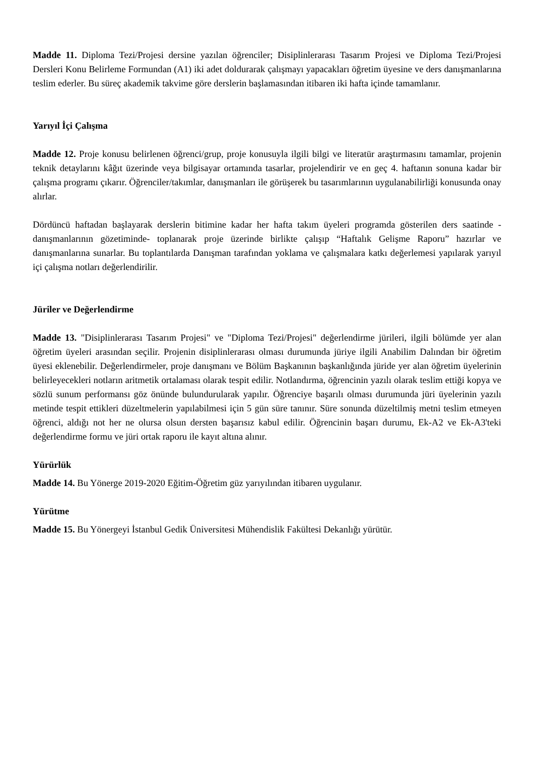Madde 11. Diploma Tezi/Projesi dersine yazılan öğrenciler; Disiplinlerarası Tasarım Projesi ve Diploma Tezi/Projesi Dersleri Konu Belirleme Formundan (A1) iki adet doldurarak çalışmayı yapacakları öğretim üyesine ve ders danışmanlarına teslim ederler. Bu süreç akademik takvime göre derslerin başlamasından itibaren iki hafta içinde tamamlanır.
Yarıyıl İçi Çalışma
Madde 12. Proje konusu belirlenen öğrenci/grup, proje konusuyla ilgili bilgi ve literatür araştırmasını tamamlar, projenin teknik detaylarını kâğıt üzerinde veya bilgisayar ortamında tasarlar, projelendirir ve en geç 4. haftanın sonuna kadar bir çalışma programı çıkarır. Öğrenciler/takımlar, danışmanları ile görüşerek bu tasarımlarının uygulanabilirliği konusunda onay alırlar.
Dördüncü haftadan başlayarak derslerin bitimine kadar her hafta takım üyeleri programda gösterilen ders saatinde -danışmanlarının gözetiminde- toplanarak proje üzerinde birlikte çalışıp “Haftalık Gelişme Raporu” hazırlar ve danışmanlarına sunarlar. Bu toplantılarda Danışman tarafından yoklama ve çalışmalara katkı değerlemesi yapılarak yarıyıl içi çalışma notları değerlendirilir.
Jüriler ve Değerlendirme
Madde 13. "Disiplinlerarası Tasarım Projesi" ve "Diploma Tezi/Projesi" değerlendirme jürileri, ilgili bölümde yer alan öğretim üyeleri arasından seçilir. Projenin disiplinlerarası olması durumunda jüriye ilgili Anabilim Dalından bir öğretim üyesi eklenebilir. Değerlendirmeler, proje danışmanı ve Bölüm Başkanının başkanlığında jüride yer alan öğretim üyelerinin belirleyecekleri notların aritmetik ortalaması olarak tespit edilir. Notlandırma, öğrencinin yazılı olarak teslim ettiği kopya ve sözlü sunum performansı göz önünde bulundurularak yapılır. Öğrenciye başarılı olması durumunda jüri üyelerinin yazılı metinde tespit ettikleri düzeltmelerin yapılabilmesi için 5 gün süre tanınır. Süre sonunda düzeltilmiş metni teslim etmeyen öğrenci, aldığı not her ne olursa olsun dersten başarısız kabul edilir. Öğrencinin başarı durumu, Ek-A2 ve Ek-A3'teki değerlendirme formu ve jüri ortak raporu ile kayıt altına alınır.
Yürürlük
Madde 14. Bu Yönerge 2019-2020 Eğitim-Öğretim güz yarıyılından itibaren uygulanır.
Yürütme
Madde 15. Bu Yönergeyi İstanbul Gedik Üniversitesi Mühendislik Fakültesi Dekanlığı yürütür.